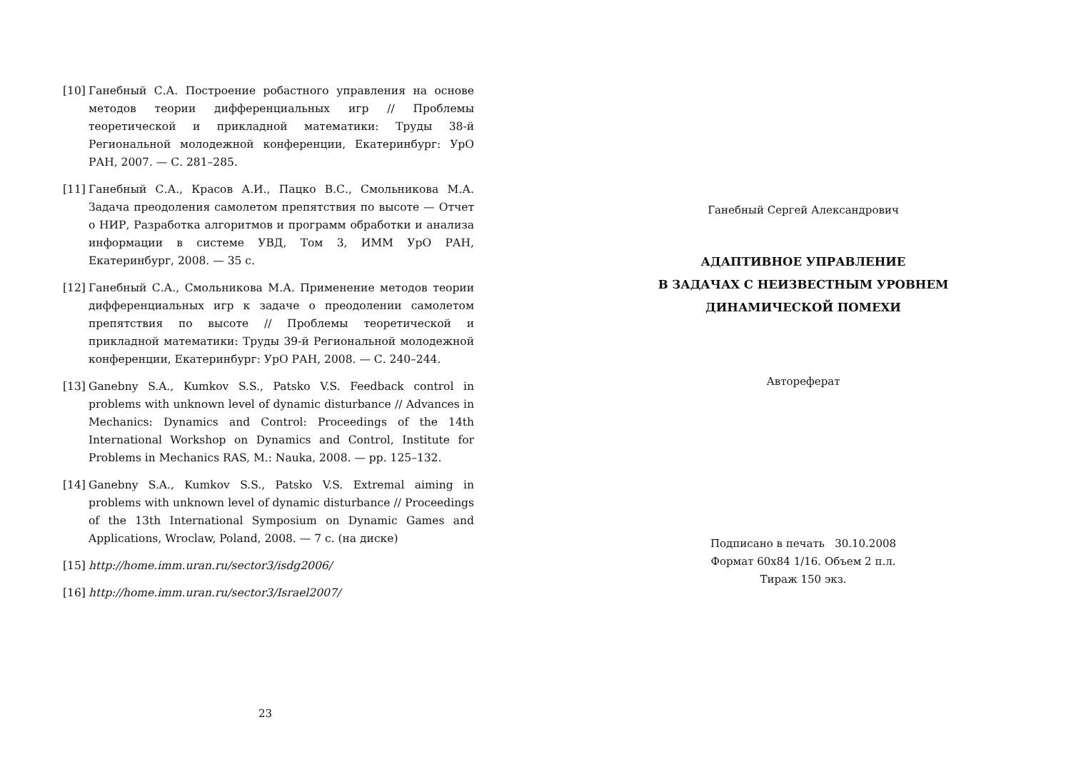[10] Ганебный С.А. Построение робастного управления на основе методов теории дифференциальных игр // Проблемы теоретической и прикладной математики: Труды 38-й Региональной молодежной конференции, Екатеринбург: УрО РАН, 2007. — С. 281–285.
[11] Ганебный С.А., Красов А.И., Пацко В.С., Смольникова М.А. Задача преодоления самолетом препятствия по высоте — Отчет о НИР, Разработка алгоритмов и программ обработки и анализа информации в системе УВД, Том 3, ИММ УрО РАН, Екатеринбург, 2008. — 35 с.
[12] Ганебный С.А., Смольникова М.А. Применение методов теории дифференциальных игр к задаче о преодолении самолетом препятствия по высоте // Проблемы теоретической и прикладной математики: Труды 39-й Региональной молодежной конференции, Екатеринбург: УрО РАН, 2008. — С. 240–244.
[13] Ganebny S.A., Kumkov S.S., Patsko V.S. Feedback control in problems with unknown level of dynamic disturbance // Advances in Mechanics: Dynamics and Control: Proceedings of the 14th International Workshop on Dynamics and Control, Institute for Problems in Mechanics RAS, M.: Nauka, 2008. — pp. 125–132.
[14] Ganebny S.A., Kumkov S.S., Patsko V.S. Extremal aiming in problems with unknown level of dynamic disturbance // Proceedings of the 13th International Symposium on Dynamic Games and Applications, Wroclaw, Poland, 2008. — 7 с. (на диске)
[15] http://home.imm.uran.ru/sector3/isdg2006/
[16] http://home.imm.uran.ru/sector3/Israel2007/
23
Ганебный Сергей Александрович
АДАПТИВНОЕ УПРАВЛЕНИЕ
В ЗАДАЧАХ С НЕИЗВЕСТНЫМ УРОВНЕМ
ДИНАМИЧЕСКОЙ ПОМЕХИ
Автореферат
Подписано в печать 30.10.2008
Формат 60x84 1/16. Объем 2 п.л.
Тираж 150 экз.